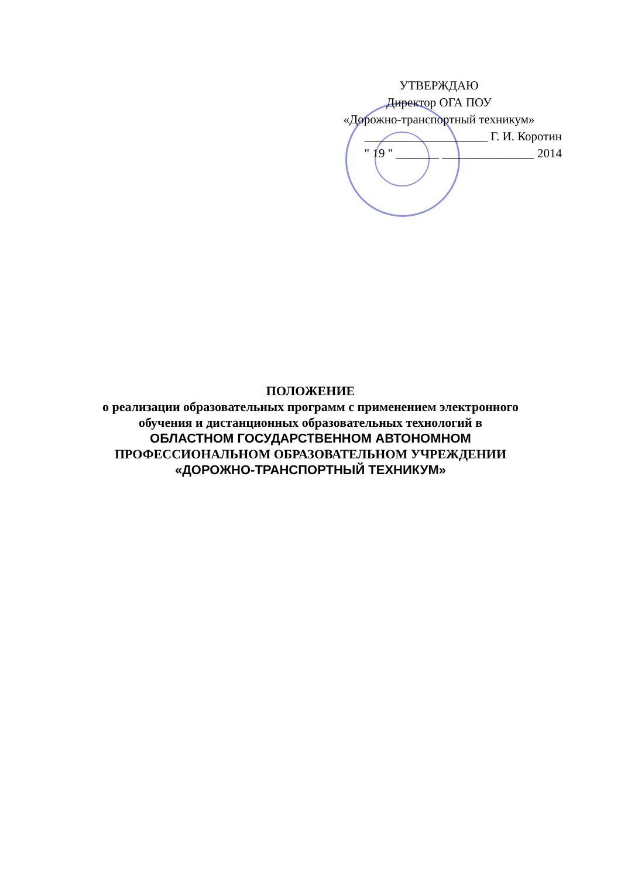УТВЕРЖДАЮ
Директор ОГА ПОУ
«Дорожно-транспортный техникум»
____________________ Г. И. Коротин
" 19 " _______ _______________ 2014
ПОЛОЖЕНИЕ
о реализации образовательных программ с применением электронного
обучения и дистанционных образовательных технологий в
ОБЛАСТНОМ ГОСУДАРСТВЕННОМ АВТОНОМНОМ
ПРОФЕССИОНАЛЬНОМ ОБРАЗОВАТЕЛЬНОМ УЧРЕЖДЕНИИ
«ДОРОЖНО-ТРАНСПОРТНЫЙ ТЕХНИКУМ»